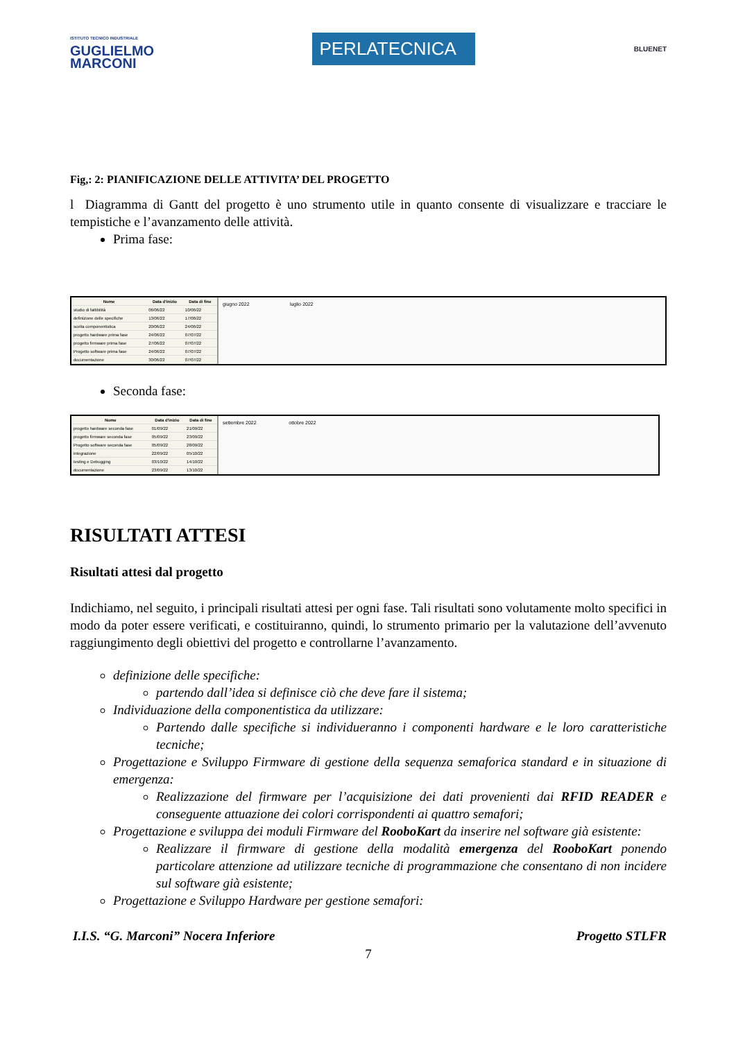ISTITUTO TECNICO INDUSTRIALE
GUGLIELMO
MARCONI
PERLATECNICA
BLUENET
Fig,: 2: PIANIFICAZIONE DELLE ATTIVITA’ DEL PROGETTO
l Diagramma di Gantt del progetto è uno strumento utile in quanto consente di visualizzare e tracciare le tempistiche e l’avanzamento delle attività.
Prima fase:
| Nome | Data d'inizio | Data di fine |
| --- | --- | --- |
| studio di fattibilità | 06/06/22 | 10/06/22 |
| definizione delle specifiche | 13/06/22 | 17/06/22 |
| scelta componentistica | 20/06/22 | 24/06/22 |
| progetto hardware prima fase | 24/06/22 | 07/07/22 |
| progetto firmware prima fase | 27/06/22 | 07/07/22 |
| Progetto software prima fase | 24/06/22 | 07/07/22 |
| documentazione | 30/06/22 | 07/07/22 |
giugno 2022 luglio 2022
Seconda fase:
| Nome | Data d'inizio | Data di fine |
| --- | --- | --- |
| progetto hardware seconda fase | 01/09/22 | 21/09/22 |
| progetto firmware seconda fase | 05/09/22 | 23/09/22 |
| Progetto software seconda fase | 05/09/22 | 28/09/22 |
| integrazione | 22/09/22 | 05/10/22 |
| testing e Debugging | 03/10/22 | 14/10/22 |
| documentazione | 23/09/22 | 13/10/22 |
settembre 2022 ottobre 2022
RISULTATI ATTESI
Risultati attesi dal progetto
Indichiamo, nel seguito, i principali risultati attesi per ogni fase. Tali risultati sono volutamente molto specifici in modo da poter essere verificati, e costituiranno, quindi, lo strumento primario per la valutazione dell’avvenuto raggiungimento degli obiettivi del progetto e controllarne l’avanzamento.
definizione delle specifiche:
partendo dall’idea si definisce ciò che deve fare il sistema;
Individuazione della componentistica da utilizzare:
Partendo dalle specifiche si individueranno i componenti hardware e le loro caratteristiche tecniche;
Progettazione e Sviluppo Firmware di gestione della sequenza semaforica standard e in situazione di emergenza:
Realizzazione del firmware per l’acquisizione dei dati provenienti dai RFID READER e conseguente attuazione dei colori corrispondenti ai quattro semafori;
Progettazione e sviluppa dei moduli Firmware del RooboKart da inserire nel software già esistente:
Realizzare il firmware di gestione della modalità emergenza del RooboKart ponendo particolare attenzione ad utilizzare tecniche di programmazione che consentano di non incidere sul software già esistente;
Progettazione e Sviluppo Hardware per gestione semafori:
I.I.S. “G. Marconi” Nocera Inferiore Progetto STLFR
7